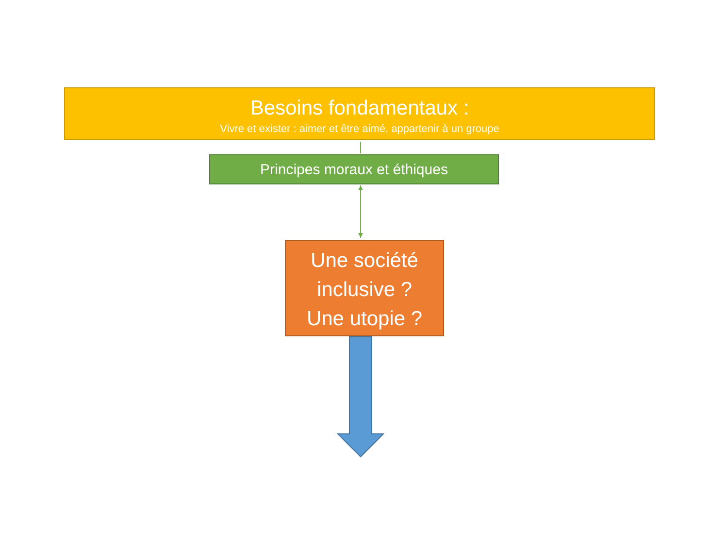Besoins fondamentaux :
Vivre et exister : aimer et être aimé, appartenir à un groupe
Principes moraux et éthiques
Une société
inclusive ?
Une utopie ?